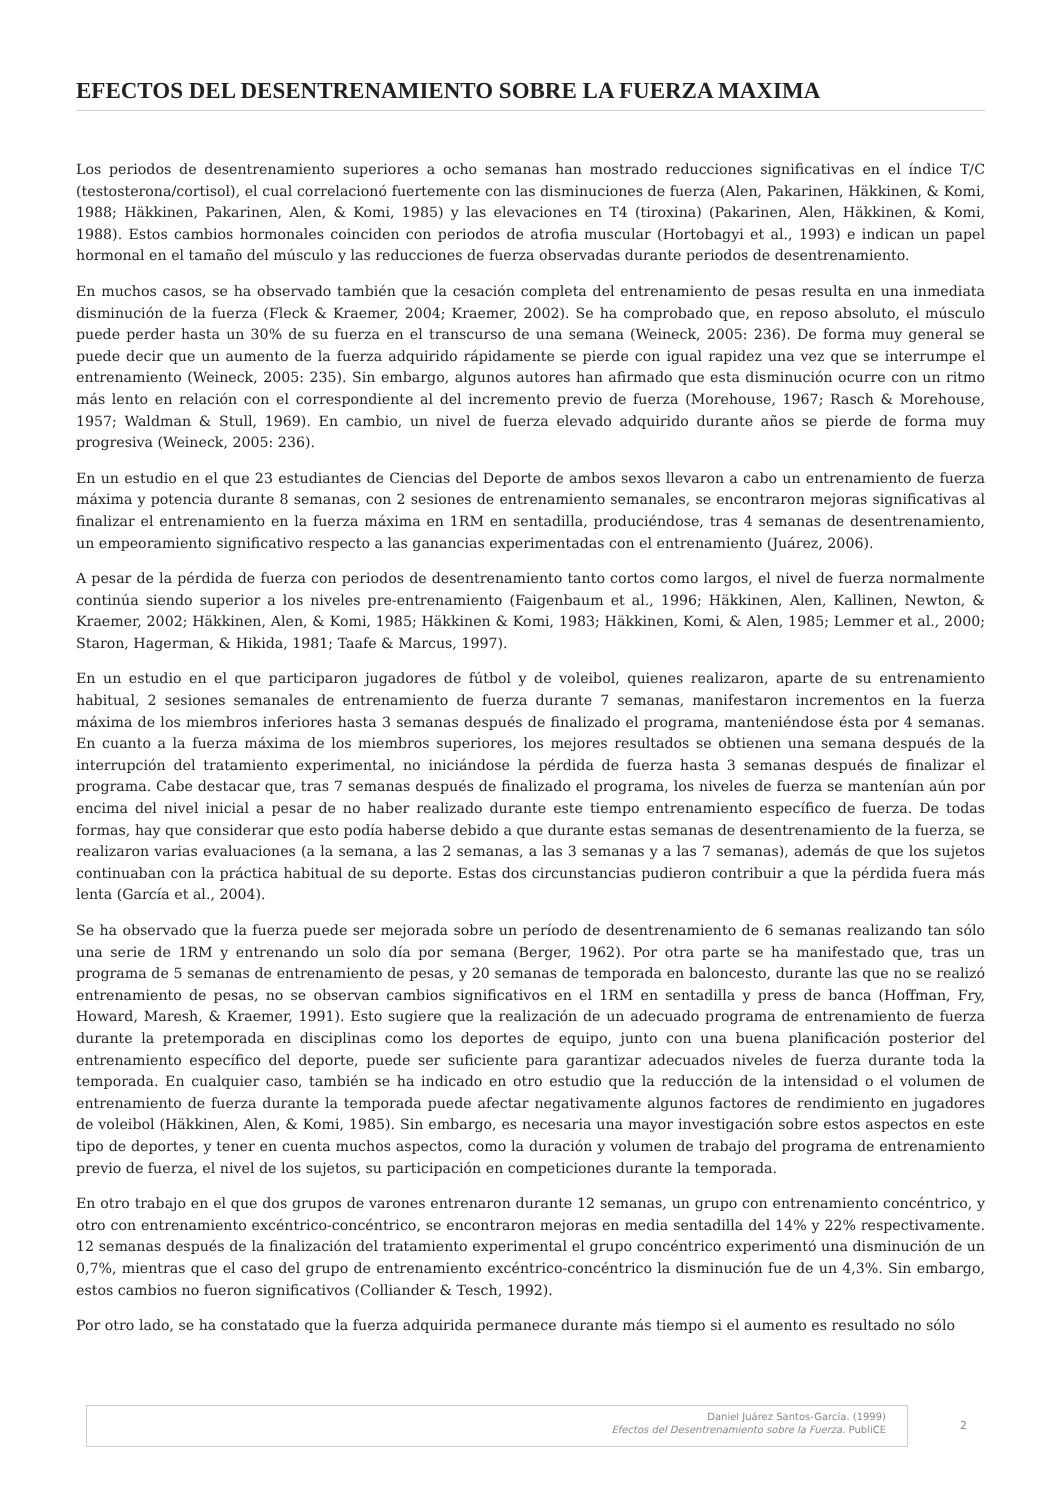EFECTOS DEL DESENTRENAMIENTO SOBRE LA FUERZA MAXIMA
Los periodos de desentrenamiento superiores a ocho semanas han mostrado reducciones significativas en el índice T/C (testosterona/cortisol), el cual correlacionó fuertemente con las disminuciones de fuerza (Alen, Pakarinen, Häkkinen, & Komi, 1988; Häkkinen, Pakarinen, Alen, & Komi, 1985) y las elevaciones en T4 (tiroxina) (Pakarinen, Alen, Häkkinen, & Komi, 1988). Estos cambios hormonales coinciden con periodos de atrofia muscular (Hortobagyi et al., 1993) e indican un papel hormonal en el tamaño del músculo y las reducciones de fuerza observadas durante periodos de desentrenamiento.
En muchos casos, se ha observado también que la cesación completa del entrenamiento de pesas resulta en una inmediata disminución de la fuerza (Fleck & Kraemer, 2004; Kraemer, 2002). Se ha comprobado que, en reposo absoluto, el músculo puede perder hasta un 30% de su fuerza en el transcurso de una semana (Weineck, 2005: 236). De forma muy general se puede decir que un aumento de la fuerza adquirido rápidamente se pierde con igual rapidez una vez que se interrumpe el entrenamiento (Weineck, 2005: 235). Sin embargo, algunos autores han afirmado que esta disminución ocurre con un ritmo más lento en relación con el correspondiente al del incremento previo de fuerza (Morehouse, 1967; Rasch & Morehouse, 1957; Waldman & Stull, 1969). En cambio, un nivel de fuerza elevado adquirido durante años se pierde de forma muy progresiva (Weineck, 2005: 236).
En un estudio en el que 23 estudiantes de Ciencias del Deporte de ambos sexos llevaron a cabo un entrenamiento de fuerza máxima y potencia durante 8 semanas, con 2 sesiones de entrenamiento semanales, se encontraron mejoras significativas al finalizar el entrenamiento en la fuerza máxima en 1RM en sentadilla, produciéndose, tras 4 semanas de desentrenamiento, un empeoramiento significativo respecto a las ganancias experimentadas con el entrenamiento (Juárez, 2006).
A pesar de la pérdida de fuerza con periodos de desentrenamiento tanto cortos como largos, el nivel de fuerza normalmente continúa siendo superior a los niveles pre-entrenamiento (Faigenbaum et al., 1996; Häkkinen, Alen, Kallinen, Newton, & Kraemer, 2002; Häkkinen, Alen, & Komi, 1985; Häkkinen & Komi, 1983; Häkkinen, Komi, & Alen, 1985; Lemmer et al., 2000; Staron, Hagerman, & Hikida, 1981; Taafe & Marcus, 1997).
En un estudio en el que participaron jugadores de fútbol y de voleibol, quienes realizaron, aparte de su entrenamiento habitual, 2 sesiones semanales de entrenamiento de fuerza durante 7 semanas, manifestaron incrementos en la fuerza máxima de los miembros inferiores hasta 3 semanas después de finalizado el programa, manteniéndose ésta por 4 semanas. En cuanto a la fuerza máxima de los miembros superiores, los mejores resultados se obtienen una semana después de la interrupción del tratamiento experimental, no iniciándose la pérdida de fuerza hasta 3 semanas después de finalizar el programa. Cabe destacar que, tras 7 semanas después de finalizado el programa, los niveles de fuerza se mantenían aún por encima del nivel inicial a pesar de no haber realizado durante este tiempo entrenamiento específico de fuerza. De todas formas, hay que considerar que esto podía haberse debido a que durante estas semanas de desentrenamiento de la fuerza, se realizaron varias evaluaciones (a la semana, a las 2 semanas, a las 3 semanas y a las 7 semanas), además de que los sujetos continuaban con la práctica habitual de su deporte. Estas dos circunstancias pudieron contribuir a que la pérdida fuera más lenta (García et al., 2004).
Se ha observado que la fuerza puede ser mejorada sobre un período de desentrenamiento de 6 semanas realizando tan sólo una serie de 1RM y entrenando un solo día por semana (Berger, 1962). Por otra parte se ha manifestado que, tras un programa de 5 semanas de entrenamiento de pesas, y 20 semanas de temporada en baloncesto, durante las que no se realizó entrenamiento de pesas, no se observan cambios significativos en el 1RM en sentadilla y press de banca (Hoffman, Fry, Howard, Maresh, & Kraemer, 1991). Esto sugiere que la realización de un adecuado programa de entrenamiento de fuerza durante la pretemporada en disciplinas como los deportes de equipo, junto con una buena planificación posterior del entrenamiento específico del deporte, puede ser suficiente para garantizar adecuados niveles de fuerza durante toda la temporada. En cualquier caso, también se ha indicado en otro estudio que la reducción de la intensidad o el volumen de entrenamiento de fuerza durante la temporada puede afectar negativamente algunos factores de rendimiento en jugadores de voleibol (Häkkinen, Alen, & Komi, 1985). Sin embargo, es necesaria una mayor investigación sobre estos aspectos en este tipo de deportes, y tener en cuenta muchos aspectos, como la duración y volumen de trabajo del programa de entrenamiento previo de fuerza, el nivel de los sujetos, su participación en competiciones durante la temporada.
En otro trabajo en el que dos grupos de varones entrenaron durante 12 semanas, un grupo con entrenamiento concéntrico, y otro con entrenamiento excéntrico-concéntrico, se encontraron mejoras en media sentadilla del 14% y 22% respectivamente. 12 semanas después de la finalización del tratamiento experimental el grupo concéntrico experimentó una disminución de un 0,7%, mientras que el caso del grupo de entrenamiento excéntrico-concéntrico la disminución fue de un 4,3%. Sin embargo, estos cambios no fueron significativos (Colliander & Tesch, 1992).
Por otro lado, se ha constatado que la fuerza adquirida permanece durante más tiempo si el aumento es resultado no sólo
Daniel Juárez Santos-García. (1999)
Efectos del Desentrenamiento sobre la Fuerza. PubliCE
2